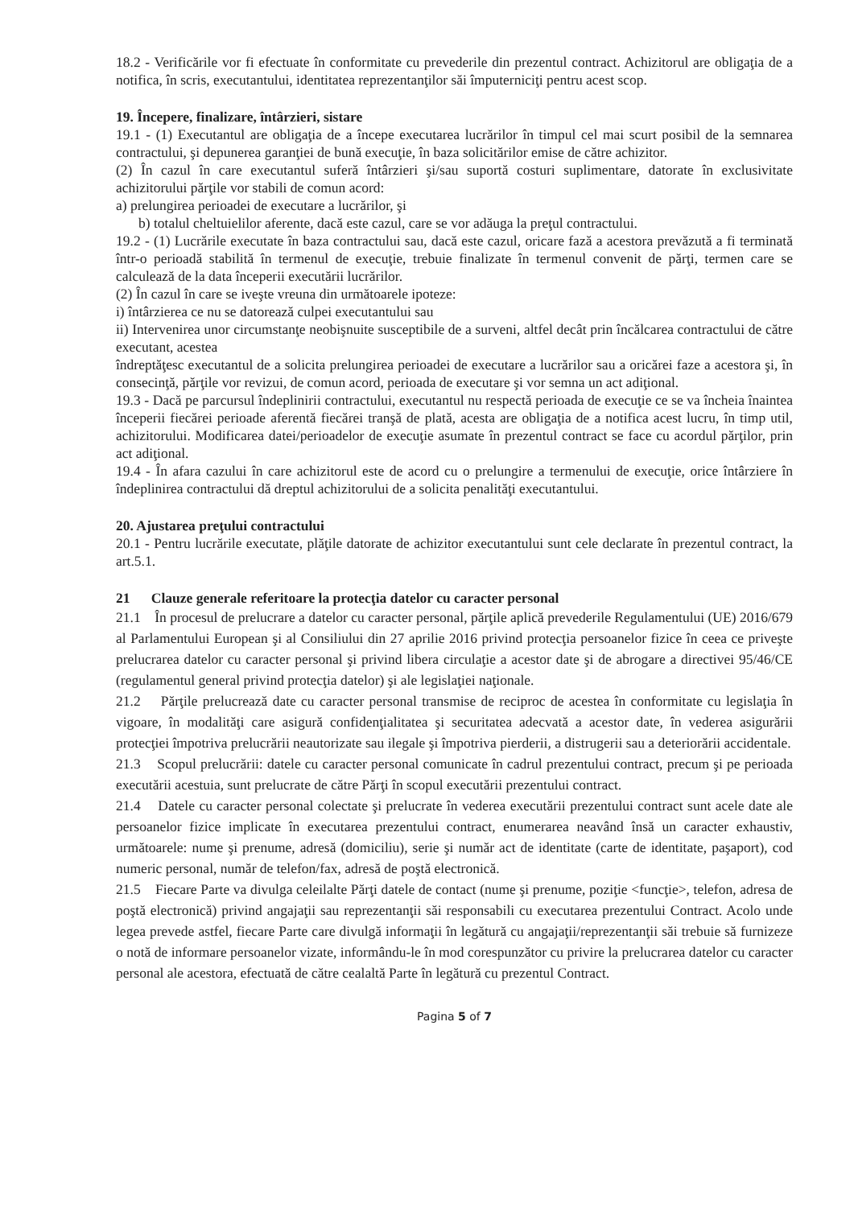18.2 - Verificările vor fi efectuate în conformitate cu prevederile din prezentul contract. Achizitorul are obligaţia de a notifica, în scris, executantului, identitatea reprezentanţilor săi împuterniciţi pentru acest scop.
19. Începere, finalizare, întârzieri, sistare
19.1 - (1) Executantul are obligaţia de a începe executarea lucrărilor în timpul cel mai scurt posibil de la semnarea contractului, şi depunerea garanţiei de bună execuţie, în baza solicitărilor emise de către achizitor.
(2) În cazul în care executantul suferă întârzieri şi/sau suportă costuri suplimentare, datorate în exclusivitate achizitorului părţile vor stabili de comun acord:
a) prelungirea perioadei de executare a lucrărilor, şi
b) totalul cheltuielilor aferente, dacă este cazul, care se vor adăuga la preţul contractului.
19.2 - (1) Lucrările executate în baza contractului sau, dacă este cazul, oricare fază a acestora prevăzută a fi terminată într-o perioadă stabilită în termenul de execuţie, trebuie finalizate în termenul convenit de părţi, termen care se calculează de la data începerii executării lucrărilor.
(2) În cazul în care se iveşte vreuna din următoarele ipoteze:
i) întârzierea ce nu se datorează culpei executantului sau
ii) Intervenirea unor circumstanţe neobişnuite susceptibile de a surveni, altfel decât prin încălcarea contractului de către executant, acestea
îndreptăţesc executantul de a solicita prelungirea perioadei de executare a lucrărilor sau a oricărei faze a acestora şi, în consecinţă, părţile vor revizui, de comun acord, perioada de executare şi vor semna un act adiţional.
19.3 - Dacă pe parcursul îndeplinirii contractului, executantul nu respectă perioada de execuţie ce se va încheia înaintea începerii fiecărei perioade aferentă fiecărei tranşă de plată, acesta are obligaţia de a notifica acest lucru, în timp util, achizitorului. Modificarea datei/perioadelor de execuţie asumate în prezentul contract se face cu acordul părţilor, prin act adiţional.
19.4 - În afara cazului în care achizitorul este de acord cu o prelungire a termenului de execuţie, orice întârziere în îndeplinirea contractului dă dreptul achizitorului de a solicita penalităţi executantului.
20. Ajustarea preţului contractului
20.1 - Pentru lucrările executate, plăţile datorate de achizitor executantului sunt cele declarate în prezentul contract, la art.5.1.
21 Clauze generale referitoare la protecţia datelor cu caracter personal
21.1 În procesul de prelucrare a datelor cu caracter personal, părţile aplică prevederile Regulamentului (UE) 2016/679 al Parlamentului European şi al Consiliului din 27 aprilie 2016 privind protecţia persoanelor fizice în ceea ce priveşte prelucrarea datelor cu caracter personal şi privind libera circulaţie a acestor date şi de abrogare a directivei 95/46/CE (regulamentul general privind protecţia datelor) şi ale legislaţiei naţionale.
21.2 Părţile prelucrează date cu caracter personal transmise de reciproc de acestea în conformitate cu legislaţia în vigoare, în modalităţi care asigură confidenţialitatea şi securitatea adecvată a acestor date, în vederea asigurării protecţiei împotriva prelucrării neautorizate sau ilegale şi împotriva pierderii, a distrugerii sau a deteriorării accidentale.
21.3 Scopul prelucrării: datele cu caracter personal comunicate în cadrul prezentului contract, precum şi pe perioada executării acestuia, sunt prelucrate de către Părţi în scopul executării prezentului contract.
21.4 Datele cu caracter personal colectate şi prelucrate în vederea executării prezentului contract sunt acele date ale persoanelor fizice implicate în executarea prezentului contract, enumerarea neavând însă un caracter exhaustiv, următoarele: nume şi prenume, adresă (domiciliu), serie şi număr act de identitate (carte de identitate, paşaport), cod numeric personal, număr de telefon/fax, adresă de poştă electronică.
21.5 Fiecare Parte va divulga celeilalte Părţi datele de contact (nume şi prenume, poziţie <funcţie>, telefon, adresa de poştă electronică) privind angajaţii sau reprezentanţii săi responsabili cu executarea prezentului Contract. Acolo unde legea prevede astfel, fiecare Parte care divulgă informaţii în legătură cu angajaţii/reprezentanţii săi trebuie să furnizeze o notă de informare persoanelor vizate, informându-le în mod corespunzător cu privire la prelucrarea datelor cu caracter personal ale acestora, efectuată de către cealaltă Parte în legătură cu prezentul Contract.
Pagina 5 of 7